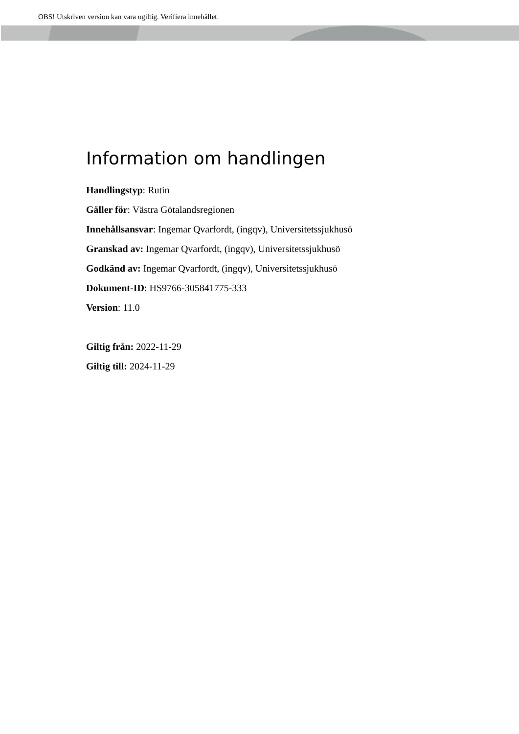OBS! Utskriven version kan vara ogiltig. Verifiera innehållet.
Information om handlingen
Handlingstyp: Rutin
Gäller för: Västra Götalandsregionen
Innehållsansvar: Ingemar Qvarfordt, (ingqv), Universitetssjukhusö
Granskad av: Ingemar Qvarfordt, (ingqv), Universitetssjukhusö
Godkänd av: Ingemar Qvarfordt, (ingqv), Universitetssjukhusö
Dokument-ID: HS9766-305841775-333
Version: 11.0
Giltig från: 2022-11-29
Giltig till: 2024-11-29